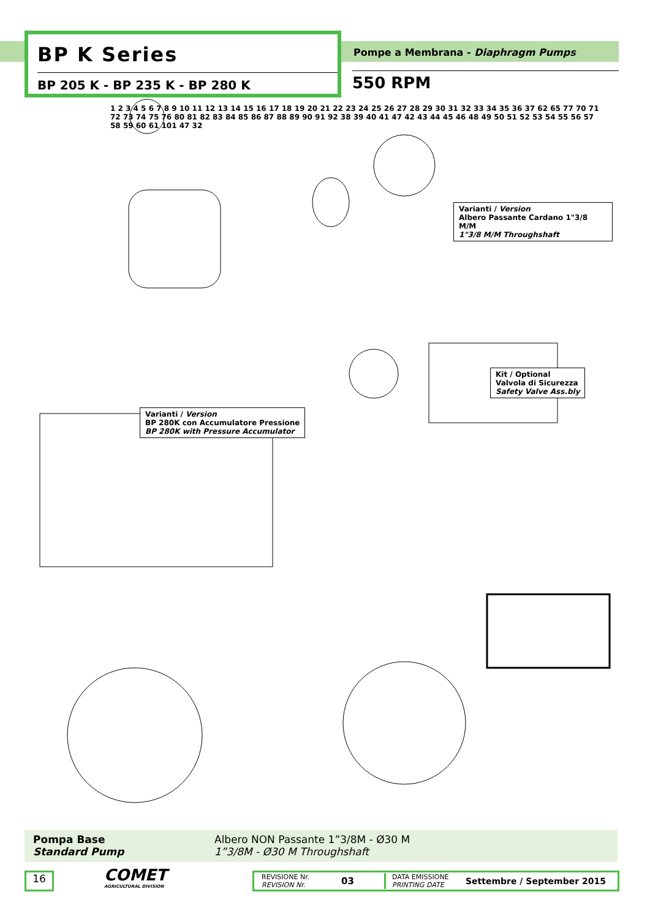BP K Series
BP 205 K - BP 235 K - BP 280 K
Pompe a Membrana - Diaphragm Pumps
550 RPM
Varianti / Version
Albero Passante Cardano 1"3/8 M/M
1"3/8 M/M Throughshaft
Varianti / Version
BP 280K con Accumulatore Pressione
BP 280K with Pressure Accumulator
Kit / Optional
Valvola di Sicurezza
Safety Valve Ass.bly
1 2 3 4 5 6 7 8 9 10 11 12 13 14 15 16 17 18 19 20 21 22 23 24 25 26 27 28 29 30 31 32 33 34 35 36 37 62 65 77 70 71 72 73 74 75 76 80 81 82 83 84 85 86 87 88 89 90 91 92 38 39 40 41 47 42 43 44 45 46 48 49 50 51 52 53 54 55 56 57 58 59 60 61 101 47 32
Pompa Base
Standard Pump
Albero NON Passante 1”3/8M - Ø30 M
1”3/8M - Ø30 M Throughshaft
16
COMET
AGRICULTURAL DIVISION
REVISIONE Nr.
REVISION Nr.
03
DATA EMISSIONE
PRINTING DATE
Settembre / September 2015